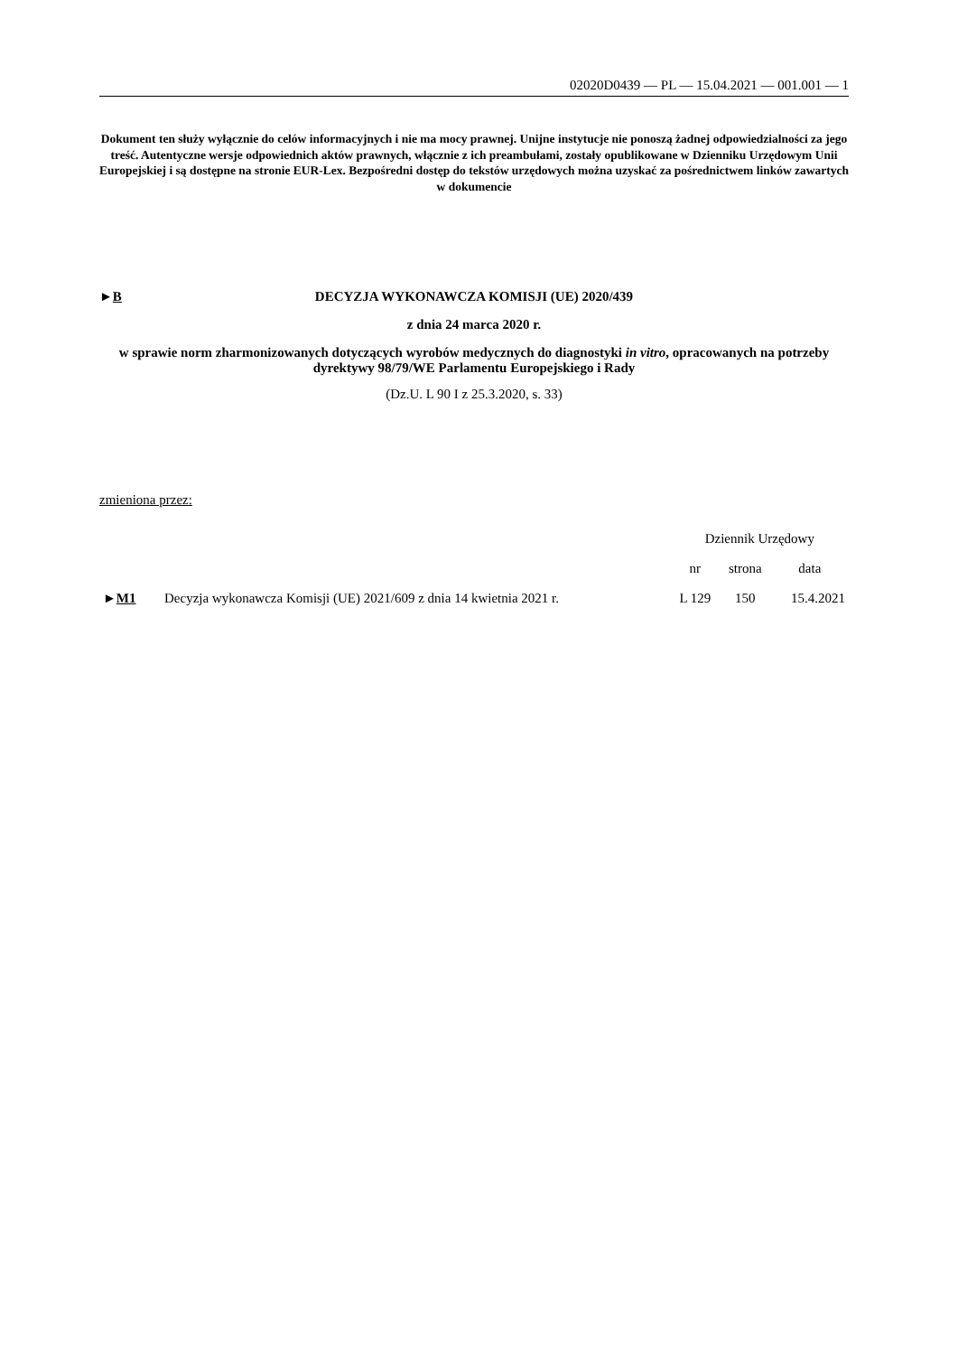02020D0439 — PL — 15.04.2021 — 001.001 — 1
Dokument ten służy wyłącznie do celów informacyjnych i nie ma mocy prawnej. Unijne instytucje nie ponoszą żadnej odpowiedzialności za jego treść. Autentyczne wersje odpowiednich aktów prawnych, włącznie z ich preambułami, zostały opublikowane w Dzienniku Urzędowym Unii Europejskiej i są dostępne na stronie EUR-Lex. Bezpośredni dostęp do tekstów urzędowych można uzyskać za pośrednictwem linków zawartych w dokumencie
►B DECYZJA WYKONAWCZA KOMISJI (UE) 2020/439
z dnia 24 marca 2020 r.
w sprawie norm zharmonizowanych dotyczących wyrobów medycznych do diagnostyki in vitro, opracowanych na potrzeby dyrektywy 98/79/WE Parlamentu Europejskiego i Rady
(Dz.U. L 90 I z 25.3.2020, s. 33)
zmieniona przez:
| | | Dziennik Urzędowy | | |
| --- | --- | --- | --- | --- |
| | | nr | strona | data |
| ► M1 | Decyzja wykonawcza Komisji (UE) 2021/609 z dnia 14 kwietnia 2021 r. | L 129 | 150 | 15.4.2021 |